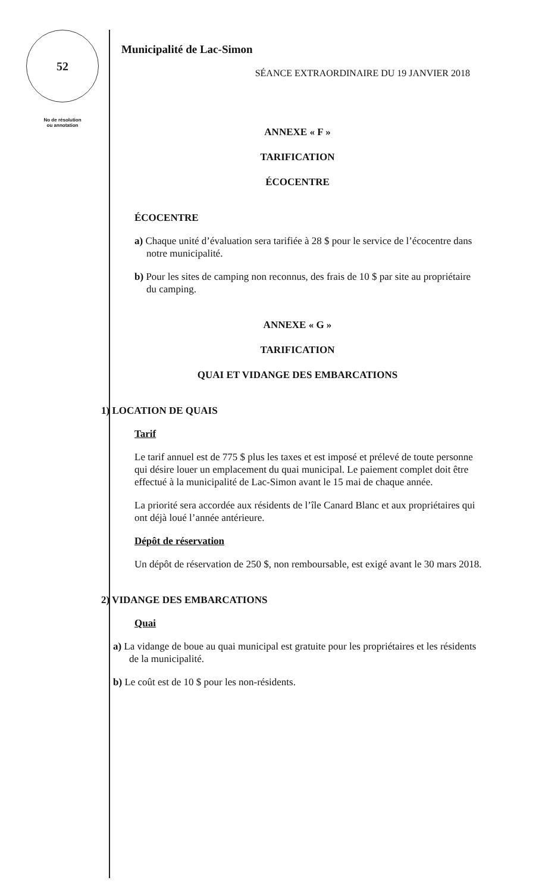52
No de résolution
ou annotation
Municipalité de Lac-Simon
SÉANCE EXTRAORDINAIRE DU 19 JANVIER 2018
ANNEXE « F »
TARIFICATION
ÉCOCENTRE
ÉCOCENTRE
a) Chaque unité d’évaluation sera tarifiée à 28 $ pour le service de l’écocentre dans notre municipalité.
b) Pour les sites de camping non reconnus, des frais de 10 $ par site au propriétaire du camping.
ANNEXE « G »
TARIFICATION
QUAI ET VIDANGE DES EMBARCATIONS
1) LOCATION DE QUAIS
Tarif
Le tarif annuel est de 775 $ plus les taxes et est imposé et prélevé de toute personne qui désire louer un emplacement du quai municipal. Le paiement complet doit être effectué à la municipalité de Lac-Simon avant le 15 mai de chaque année.
La priorité sera accordée aux résidents de l’île Canard Blanc et aux propriétaires qui ont déjà loué l’année antérieure.
Dépôt de réservation
Un dépôt de réservation de 250 $, non remboursable, est exigé avant le 30 mars 2018.
2) VIDANGE DES EMBARCATIONS
Quai
a) La vidange de boue au quai municipal est gratuite pour les propriétaires et les résidents de la municipalité.
b) Le coût est de 10 $ pour les non-résidents.